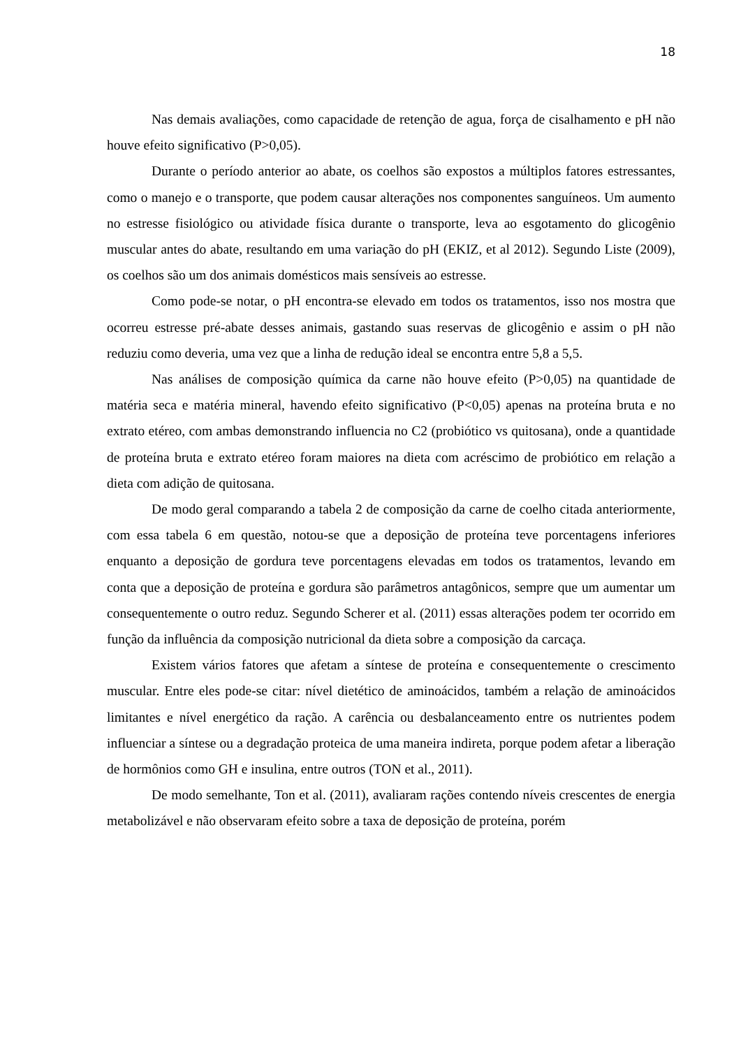18
Nas demais avaliações, como capacidade de retenção de agua, força de cisalhamento e pH não houve efeito significativo (P>0,05).
Durante o período anterior ao abate, os coelhos são expostos a múltiplos fatores estressantes, como o manejo e o transporte, que podem causar alterações nos componentes sanguíneos. Um aumento no estresse fisiológico ou atividade física durante o transporte, leva ao esgotamento do glicogênio muscular antes do abate, resultando em uma variação do pH (EKIZ, et al 2012). Segundo Liste (2009), os coelhos são um dos animais domésticos mais sensíveis ao estresse.
Como pode-se notar, o pH encontra-se elevado em todos os tratamentos, isso nos mostra que ocorreu estresse pré-abate desses animais, gastando suas reservas de glicogênio e assim o pH não reduziu como deveria, uma vez que a linha de redução ideal se encontra entre 5,8 a 5,5.
Nas análises de composição química da carne não houve efeito (P>0,05) na quantidade de matéria seca e matéria mineral, havendo efeito significativo (P<0,05) apenas na proteína bruta e no extrato etéreo, com ambas demonstrando influencia no C2 (probiótico vs quitosana), onde a quantidade de proteína bruta e extrato etéreo foram maiores na dieta com acréscimo de probiótico em relação a dieta com adição de quitosana.
De modo geral comparando a tabela 2 de composição da carne de coelho citada anteriormente, com essa tabela 6 em questão, notou-se que a deposição de proteína teve porcentagens inferiores enquanto a deposição de gordura teve porcentagens elevadas em todos os tratamentos, levando em conta que a deposição de proteína e gordura são parâmetros antagônicos, sempre que um aumentar um consequentemente o outro reduz. Segundo Scherer et al. (2011) essas alterações podem ter ocorrido em função da influência da composição nutricional da dieta sobre a composição da carcaça.
Existem vários fatores que afetam a síntese de proteína e consequentemente o crescimento muscular. Entre eles pode-se citar: nível dietético de aminoácidos, também a relação de aminoácidos limitantes e nível energético da ração. A carência ou desbalanceamento entre os nutrientes podem influenciar a síntese ou a degradação proteica de uma maneira indireta, porque podem afetar a liberação de hormônios como GH e insulina, entre outros (TON et al., 2011).
De modo semelhante, Ton et al. (2011), avaliaram rações contendo níveis crescentes de energia metabolizável e não observaram efeito sobre a taxa de deposição de proteína, porém